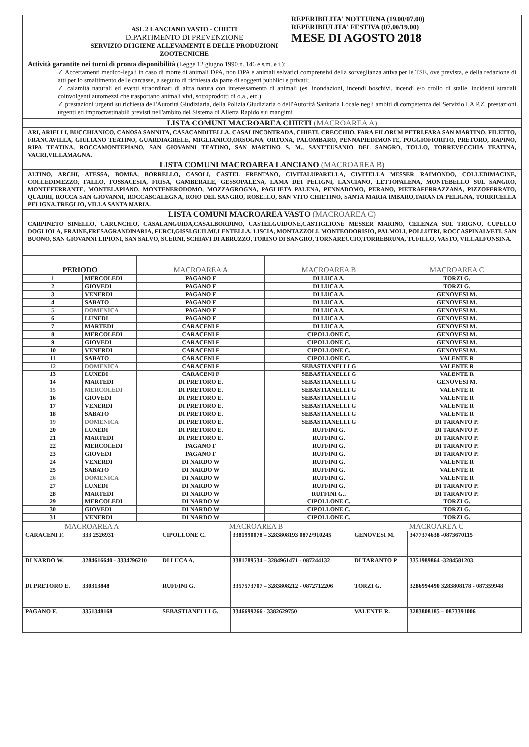| ASL 2 LANCIANO VASTO - CHIETI DIPARTIMENTO DI PREVENZIONE SERVIZIO DI IGIENE ALLEVAMENTI E DELLE PRODUZIONI ZOOTECNICHE | REPERIBILITA' NOTTURNA (19.00/07.00) REPERIBIULITA' FESTIVA (07.00/19.00) MESE DI AGOSTO 2018 |
Attività garantite nei turni di pronta disponibilità (Legge 12 giugno 1990 n. 146 e s.m. e i.):
✓ Accertamenti medico-legali in caso di morte di animali DPA, non DPA e animali selvatici comprensivi della sorveglianza attiva per le TSE, ove prevista, e della redazione di atti per lo smaltimento delle carcasse, a seguito di richiesta da parte di soggetti pubblici e privati;
✓ calamità naturali ed eventi straordinari di altra natura con interessamento di animali (es. inondazioni, incendi boschivi, incendi e/o crollo di stalle, incidenti stradali coinvolgenti automezzi che trasportano animali vivi, sottoprodotti di o.a., etc.)
✓ prestazioni urgenti su richiesta dell'Autorità Giudiziaria, della Polizia Giudiziaria o dell'Autorità Sanitaria Locale negli ambiti di competenza del Servizio I.A.P.Z. prestazioni urgenti ed improcrastinabili previsti nell'ambito del Sistema di Allerta Rapido sui mangimi
LISTA COMUNI MACROAREA CHIETI (MACROAREA A)
ARI, ARIELLI, BUCCHIANICO, CANOSA SANNITA, CASACANDITELLA, CASALINCONTRADA, CHIETI, CRECCHIO, FARA FILORUM PETRI,FARA SAN MARTINO, FILETTO, FRANCAVILLA, GIULIANO TEATINO, GUARDIAGRELE, MIGLIANICO,ORSOGNA, ORTONA, PALOMBARO, PENNAPIEDIMONTE, POGGIOFIORITO, PRETORO, RAPINO, RIPA TEATINA, ROCCAMONTEPIANO, SAN GIOVANNI TEATINO, SAN MARTINO S. M., SANT'EUSANIO DEL SANGRO, TOLLO, TORREVECCHIA TEATINA, VACRI,VILLAMAGNA.
LISTA COMUNI MACROAREA LANCIANO (MACROAREA B)
ALTINO, ARCHI, ATESSA, BOMBA, BORRELLO, CASOLI, CASTEL FRENTANO, CIVITALUPARELLA, CIVITELLA MESSER RAIMONDO, COLLEDIMACINE, COLLEDIMEZZO, FALLO, FOSSACESIA, FRISA, GAMBERALE, GESSOPALENA, LAMA DEI PELIGNI, LANCIANO, LETTOPALENA, MONTEBELLO SUL SANGRO, MONTEFERRANTE, MONTELAPIANO, MONTENERODOMO, MOZZAGROGNA, PAGLIETA PALENA, PENNADOMO, PERANO, PIETRAFERRAZZANA, PIZZOFERRATO, QUADRI, ROCCA SAN GIOVANNI, ROCCASCALEGNA, ROIO DEL SANGRO, ROSELLO, SAN VITO CHIETINO, SANTA MARIA IMBARO,TARANTA PELIGNA, TORRICELLA PELIGNA,TREGLIO, VILLA SANTA MARIA.
LISTA COMUNI MACROAREA VASTO (MACROAREA C)
CARPINETO SINELLO, CARUNCHIO, CASALANGUIDA,CASALBORDINO, CASTELGUIDONE,CASTIGLIONE MESSER MARINO, CELENZA SUL TRIGNO, CUPELLO DOGLIOLA, FRAINE,FRESAGRANDINARIA, FURCI,GISSI,GUILMI,LENTELLA, LISCIA, MONTAZZOLI, MONTEODORISIO, PALMOLI, POLLUTRI, ROCCASPINALVETI, SAN BUONO, SAN GIOVANNI LIPIONI, SAN SALVO, SCERNI, SCHIAVI DI ABRUZZO, TORINO DI SANGRO, TORNARECCIO,TORREBRUNA, TUFILLO, VASTO, VILLALFONSINA.
| PERIODO | | MACROAREA A | MACROAREA B | MACROAREA C |
| --- | --- | --- | --- | --- |
| 1 | MERCOLEDI | PAGANO F | DI LUCA A. | TORZI G. |
| 2 | GIOVEDI | PAGANO F | DI LUCA A. | TORZI G. |
| 3 | VENERDI | PAGANO F | DI LUCA A. | GENOVESI M. |
| 4 | SABATO | PAGANO F | DI LUCA A. | GENOVESI M. |
| 5 | DOMENICA | PAGANO F | DI LUCA A. | GENOVESI M. |
| 6 | LUNEDI | PAGANO F | DI LUCA A. | GENOVESI M. |
| 7 | MARTEDI | CARACENI F | DI LUCA A. | GENOVESI M. |
| 8 | MERCOLEDI | CARACENI F | CIPOLLONE C. | GENOVESI M. |
| 9 | GIOVEDI | CARACENI F | CIPOLLONE C. | GENOVESI M. |
| 10 | VENERDI | CARACENI F | CIPOLLONE C. | GENOVESI M. |
| 11 | SABATO | CARACENI F | CIPOLLONE C. | VALENTE R |
| 12 | DOMENICA | CARACENI F | SEBASTIANELLI G | VALENTE R |
| 13 | LUNEDI | CARACENI F | SEBASTIANELLI G | VALENTE R |
| 14 | MARTEDI | DI PRETORO E. | SEBASTIANELLI G | GENOVESI M. |
| 15 | MERCOLEDI | DI PRETORO E. | SEBASTIANELLI G | VALENTE R |
| 16 | GIOVEDI | DI PRETORO E. | SEBASTIANELLI G | VALENTE R |
| 17 | VENERDI | DI PRETORO E. | SEBASTIANELLI G | VALENTE R |
| 18 | SABATO | DI PRETORO E. | SEBASTIANELLI G | VALENTE R |
| 19 | DOMENICA | DI PRETORO E. | SEBASTIANELLI G | DI TARANTO P. |
| 20 | LUNEDI | DI PRETORO E. | RUFFINI G. | DI TARANTO P. |
| 21 | MARTEDI | DI PRETORO E. | RUFFINI G. | DI TARANTO P. |
| 22 | MERCOLEDI | PAGANO F | RUFFINI G. | DI TARANTO P. |
| 23 | GIOVEDI | PAGANO F | RUFFINI G. | DI TARANTO P. |
| 24 | VENERDI | DI NARDO W | RUFFINI G. | VALENTE R |
| 25 | SABATO | DI NARDO W | RUFFINI G. | VALENTE R |
| 26 | DOMENICA | DI NARDO W | RUFFINI G. | VALENTE R |
| 27 | LUNEDI | DI NARDO W | RUFFINI G. | DI TARANTO P. |
| 28 | MARTEDI | DI NARDO W | RUFFINI G.. | DI TARANTO P. |
| 29 | MERCOLEDI | DI NARDO W | CIPOLLONE C. | TORZI G. |
| 30 | GIOVEDI | DI NARDO W | CIPOLLONE C. | TORZI G. |
| 31 | VENERDI | DI NARDO W | CIPOLLONE C. | TORZI G. |
| MACROAREA A | | MACROAREA B | | MACROAREA C | |
| --- | --- | --- | --- | --- | --- |
| CARACENI F. | 333 2526931 | CIPOLLONE C. | 3381990078 – 3283808193 0872/910245 | GENOVESI M. | 3477374638 -0873670115 |
| DI NARDO W. | 3284616640 - 3334796210 | DI LUCA A. | 3381789534 – 3284961471 - 087244132 | DI TARANTO P. | 3351989864 -3284581203 |
| DI PRETORO E. | 330313848 | RUFFINI G. | 3357573707 – 3283808212 - 0872712206 | TORZI G. | 3286994490 3283808178 - 087359948 |
| PAGANO F. | 3351348168 | SEBASTIANELLI G. | 3346699266 - 3382629750 | VALENTE R. | 3283808185 – 0873391006 |